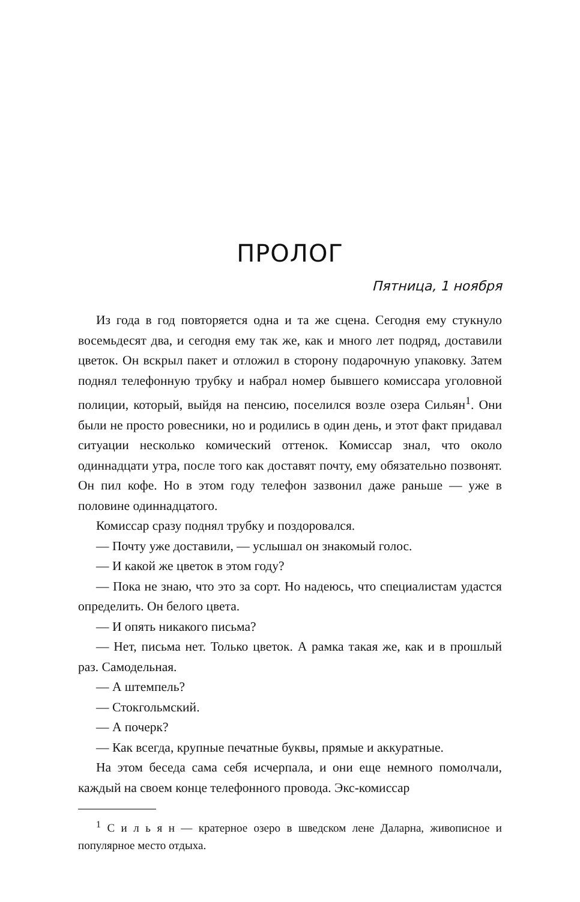ПРОЛОГ
Пятница, 1 ноября
Из года в год повторяется одна и та же сцена. Сегодня ему стукнуло восемьдесят два, и сегодня ему так же, как и много лет подряд, доставили цветок. Он вскрыл пакет и отложил в сторону подарочную упаковку. Затем поднял телефонную трубку и набрал номер бывшего комиссара уголовной полиции, который, выйдя на пенсию, поселился возле озера Сильян<sup>1</sup>. Они были не просто ровесники, но и родились в один день, и этот факт придавал ситуации несколько комический оттенок. Комиссар знал, что около одиннадцати утра, после того как доставят почту, ему обязательно позвонят. Он пил кофе. Но в этом году телефон зазвонил даже раньше — уже в половине одиннадцатого.
Комиссар сразу поднял трубку и поздоровался.
— Почту уже доставили, — услышал он знакомый голос.
— И какой же цветок в этом году?
— Пока не знаю, что это за сорт. Но надеюсь, что специалистам удастся определить. Он белого цвета.
— И опять никакого письма?
— Нет, письма нет. Только цветок. А рамка такая же, как и в прошлый раз. Самодельная.
— А штемпель?
— Стокгольмский.
— А почерк?
— Как всегда, крупные печатные буквы, прямые и аккуратные.
На этом беседа сама себя исчерпала, и они еще немного помолчали, каждый на своем конце телефонного провода. Экс-комиссар
<sup>1</sup> С и л ь я н — кратерное озеро в шведском лене Даларна, живописное и популярное место отдыха.